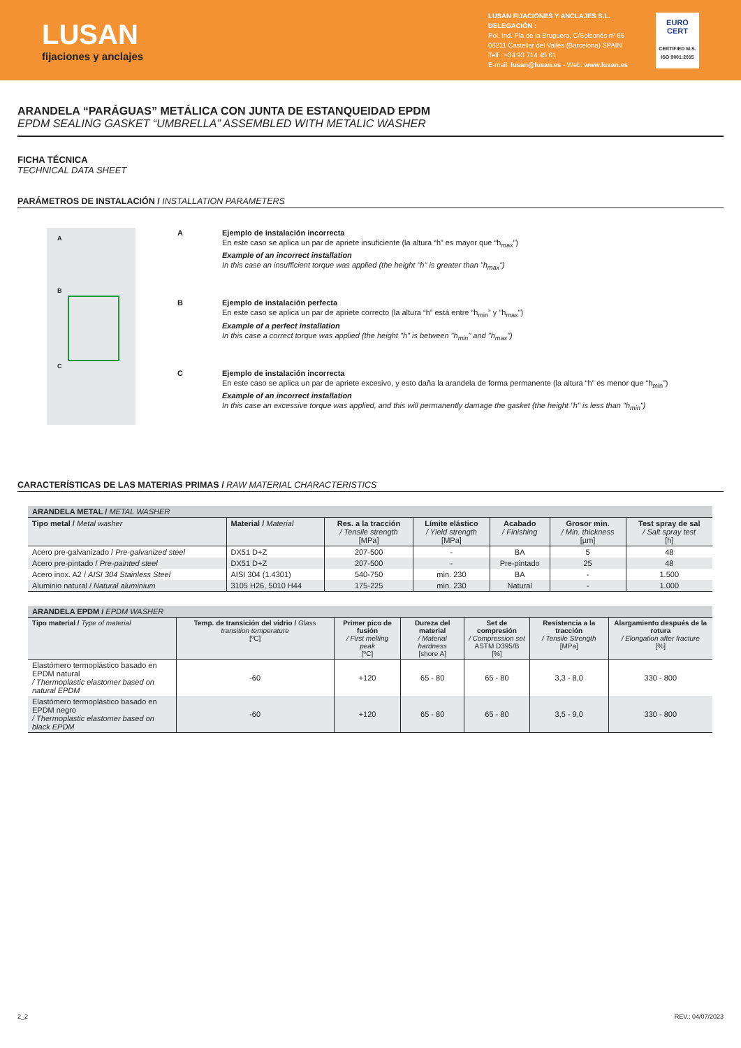LUSAN
fijaciones y anclajes
LUSAN FIJACIONES Y ANCLAJES S.L.
DELEGACIÓN :
Pol. Ind. Pla de la Bruguera, C/Solsonés nº 66
08211 Castellar del Vallès (Barcelona) SPAIN
Telf.: +34 93 714 45 61
E-mail: lusan@lusan.es - Web: www.lusan.es
EURO
CERT
CERTIFIED M.S.
ISO 9001:2015
ARANDELA “PARÁGUAS” METÁLICA CON JUNTA DE ESTANQUEIDAD EPDM
EPDM SEALING GASKET “UMBRELLA” ASSEMBLED WITH METALIC WASHER
FICHA TÉCNICA
TECHNICAL DATA SHEET
PARÁMETROS DE INSTALACIÓN / INSTALLATION PARAMETERS
A
B
C
A Ejemplo de instalación incorrecta
En este caso se aplica un par de apriete insuficiente (la altura “h” es mayor que “h<sub>max</sub>”)
Example of an incorrect installation
In this case an insufficient torque was applied (the height "h" is greater than "h<sub>max</sub>")
B Ejemplo de instalación perfecta
En este caso se aplica un par de apriete correcto (la altura “h” está entre “h<sub>min</sub>” y "h<sub>max</sub>")
Example of a perfect installation
In this case a correct torque was applied (the height "h" is between "h<sub>min</sub>" and "h<sub>max</sub>")
C Ejemplo de instalación incorrecta
En este caso se aplica un par de apriete excesivo, y esto daña la arandela de forma permanente (la altura “h” es menor que “h<sub>min</sub>”)
Example of an incorrect installation
In this case an excessive torque was applied, and this will permanently damage the gasket (the height "h" is less than "h<sub>min</sub>")
CARACTERÍSTICAS DE LAS MATERIAS PRIMAS / RAW MATERIAL CHARACTERISTICS
| ARANDELA METAL / METAL WASHER | | | | | | |
| Tipo metal / Metal washer | Material / Material | Res. a la tracción / Tensile strength [MPa] | Límite elástico / Yield strength [MPa] | Acabado / Finishing | Grosor min. / Min. thickness [µm] | Test spray de sal / Salt spray test [h] |
| Acero pre-galvanizado / Pre-galvanized steel | DX51 D+Z | 207-500 | - | BA | 5 | 48 |
| Acero pre-pintado / Pre-painted steel | DX51 D+Z | 207-500 | - | Pre-pintado | 25 | 48 |
| Acero inox. A2 / AISI 304 Stainless Steel | AISI 304 (1.4301) | 540-750 | min. 230 | BA | - | 1.500 |
| Aluminio natural / Natural aluminium | 3105 H26, 5010 H44 | 175-225 | min. 230 | Natural | - | 1.000 |
| ARANDELA EPDM / EPDM WASHER | | | | | | |
| Tipo material / Type of material | Temp. de transición del vidrio / Glass transition temperature [ºC] | Primer pico de fusión / First melting peak [ºC] | Dureza del material / Material hardness [shore A] | Set de compresión / Compression set ASTM D395/B [%] | Resistencia a la tracción / Tensile Strength [MPa] | Alargamiento después de la rotura / Elongation after fracture [%] |
| Elastómero termoplástico basado en EPDM natural / Thermoplastic elastomer based on natural EPDM | -60 | +120 | 65 - 80 | 65 - 80 | 3,3 - 8,0 | 330 - 800 |
| Elastómero termoplástico basado en EPDM negro / Thermoplastic elastomer based on black EPDM | -60 | +120 | 65 - 80 | 65 - 80 | 3,5 - 9,0 | 330 - 800 |
2_2 REV.: 04/07/2023